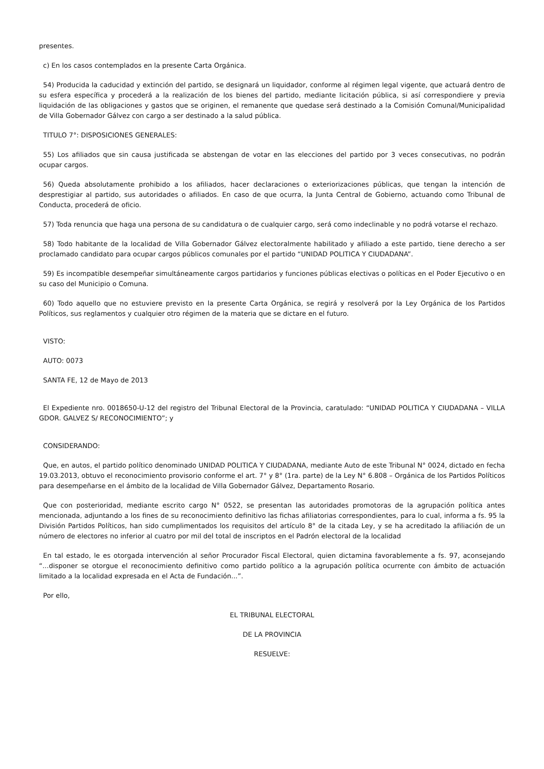presentes.
c) En los casos contemplados en la presente Carta Orgánica.
54) Producida la caducidad y extinción del partido, se designará un liquidador, conforme al régimen legal vigente, que actuará dentro de su esfera específica y procederá a la realización de los bienes del partido, mediante licitación pública, si así correspondiere y previa liquidación de las obligaciones y gastos que se originen, el remanente que quedase será destinado a la Comisión Comunal/Municipalidad de Villa Gobernador Gálvez con cargo a ser destinado a la salud pública.
TITULO 7°: DISPOSICIONES GENERALES:
55) Los afiliados que sin causa justificada se abstengan de votar en las elecciones del partido por 3 veces consecutivas, no podrán ocupar cargos.
56) Queda absolutamente prohibido a los afiliados, hacer declaraciones o exteriorizaciones públicas, que tengan la intención de desprestigiar al partido, sus autoridades o afiliados. En caso de que ocurra, la Junta Central de Gobierno, actuando como Tribunal de Conducta, procederá de oficio.
57) Toda renuncia que haga una persona de su candidatura o de cualquier cargo, será como indeclinable y no podrá votarse el rechazo.
58) Todo habitante de la localidad de Villa Gobernador Gálvez electoralmente habilitado y afiliado a este partido, tiene derecho a ser proclamado candidato para ocupar cargos públicos comunales por el partido “UNIDAD POLITICA Y CIUDADANA”.
59) Es incompatible desempeñar simultáneamente cargos partidarios y funciones públicas electivas o políticas en el Poder Ejecutivo o en su caso del Municipio o Comuna.
60) Todo aquello que no estuviere previsto en la presente Carta Orgánica, se regirá y resolverá por la Ley Orgánica de los Partidos Políticos, sus reglamentos y cualquier otro régimen de la materia que se dictare en el futuro.
VISTO:
AUTO: 0073
SANTA FE, 12 de Mayo de 2013
El Expediente nro. 0018650-U-12 del registro del Tribunal Electoral de la Provincia, caratulado: “UNIDAD POLITICA Y CIUDADANA – VILLA GDOR. GALVEZ S/ RECONOCIMIENTO”; y
CONSIDERANDO:
Que, en autos, el partido político denominado UNIDAD POLITICA Y CIUDADANA, mediante Auto de este Tribunal N° 0024, dictado en fecha 19.03.2013, obtuvo el reconocimiento provisorio conforme el art. 7° y 8° (1ra. parte) de la Ley N° 6.808 – Orgánica de los Partidos Políticos para desempeñarse en el ámbito de la localidad de Villa Gobernador Gálvez, Departamento Rosario.
Que con posterioridad, mediante escrito cargo N° 0522, se presentan las autoridades promotoras de la agrupación política antes mencionada, adjuntando a los fines de su reconocimiento definitivo las fichas afiliatorias correspondientes, para lo cual, informa a fs. 95 la División Partidos Políticos, han sido cumplimentados los requisitos del artículo 8° de la citada Ley, y se ha acreditado la afiliación de un número de electores no inferior al cuatro por mil del total de inscriptos en el Padrón electoral de la localidad
En tal estado, le es otorgada intervención al señor Procurador Fiscal Electoral, quien dictamina favorablemente a fs. 97, aconsejando “...disponer se otorgue el reconocimiento definitivo como partido político a la agrupación política ocurrente con ámbito de actuación limitado a la localidad expresada en el Acta de Fundación...”.
Por ello,
EL TRIBUNAL ELECTORAL
DE LA PROVINCIA
RESUELVE: